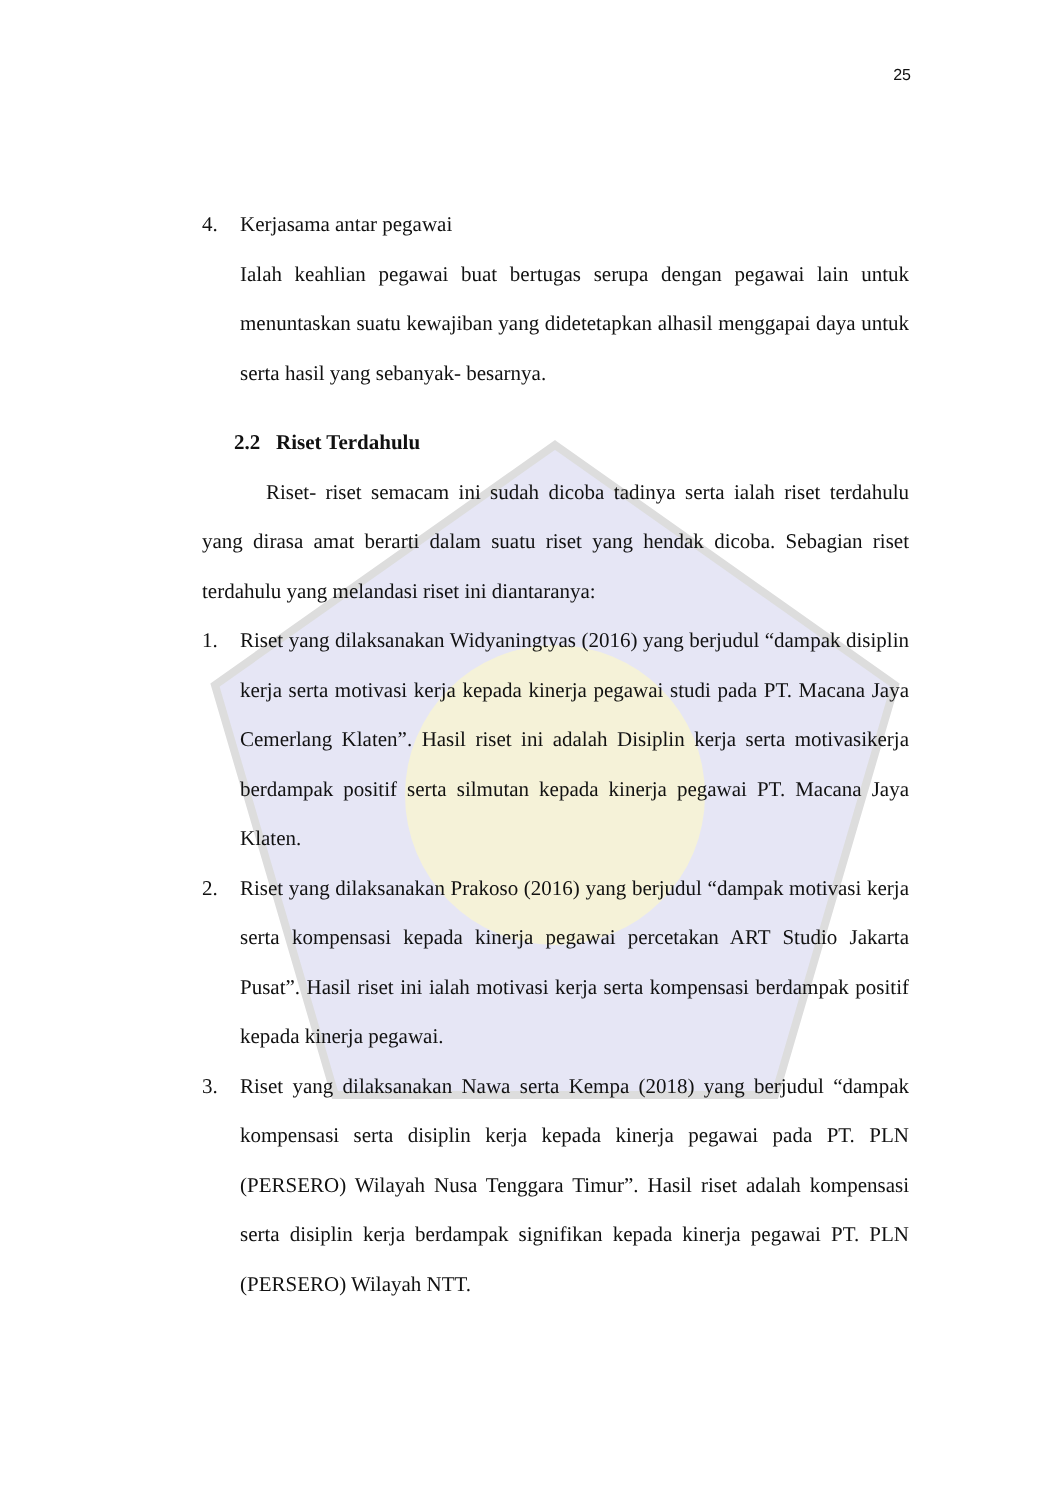25
4. Kerjasama antar pegawai
Ialah keahlian pegawai buat bertugas serupa dengan pegawai lain untuk menuntaskan suatu kewajiban yang didetetapkan alhasil menggapai daya untuk serta hasil yang sebanyak- besarnya.
2.2 Riset Terdahulu
Riset- riset semacam ini sudah dicoba tadinya serta ialah riset terdahulu yang dirasa amat berarti dalam suatu riset yang hendak dicoba. Sebagian riset terdahulu yang melandasi riset ini diantaranya:
1. Riset yang dilaksanakan Widyaningtyas (2016) yang berjudul “dampak disiplin kerja serta motivasi kerja kepada kinerja pegawai studi pada PT. Macana Jaya Cemerlang Klaten”. Hasil riset ini adalah Disiplin kerja serta motivasikerja berdampak positif serta silmutan kepada kinerja pegawai PT. Macana Jaya Klaten.
2. Riset yang dilaksanakan Prakoso (2016) yang berjudul “dampak motivasi kerja serta kompensasi kepada kinerja pegawai percetakan ART Studio Jakarta Pusat”. Hasil riset ini ialah motivasi kerja serta kompensasi berdampak positif kepada kinerja pegawai.
3. Riset yang dilaksanakan Nawa serta Kempa (2018) yang berjudul “dampak kompensasi serta disiplin kerja kepada kinerja pegawai pada PT. PLN (PERSERO) Wilayah Nusa Tenggara Timur”. Hasil riset adalah kompensasi serta disiplin kerja berdampak signifikan kepada kinerja pegawai PT. PLN (PERSERO) Wilayah NTT.